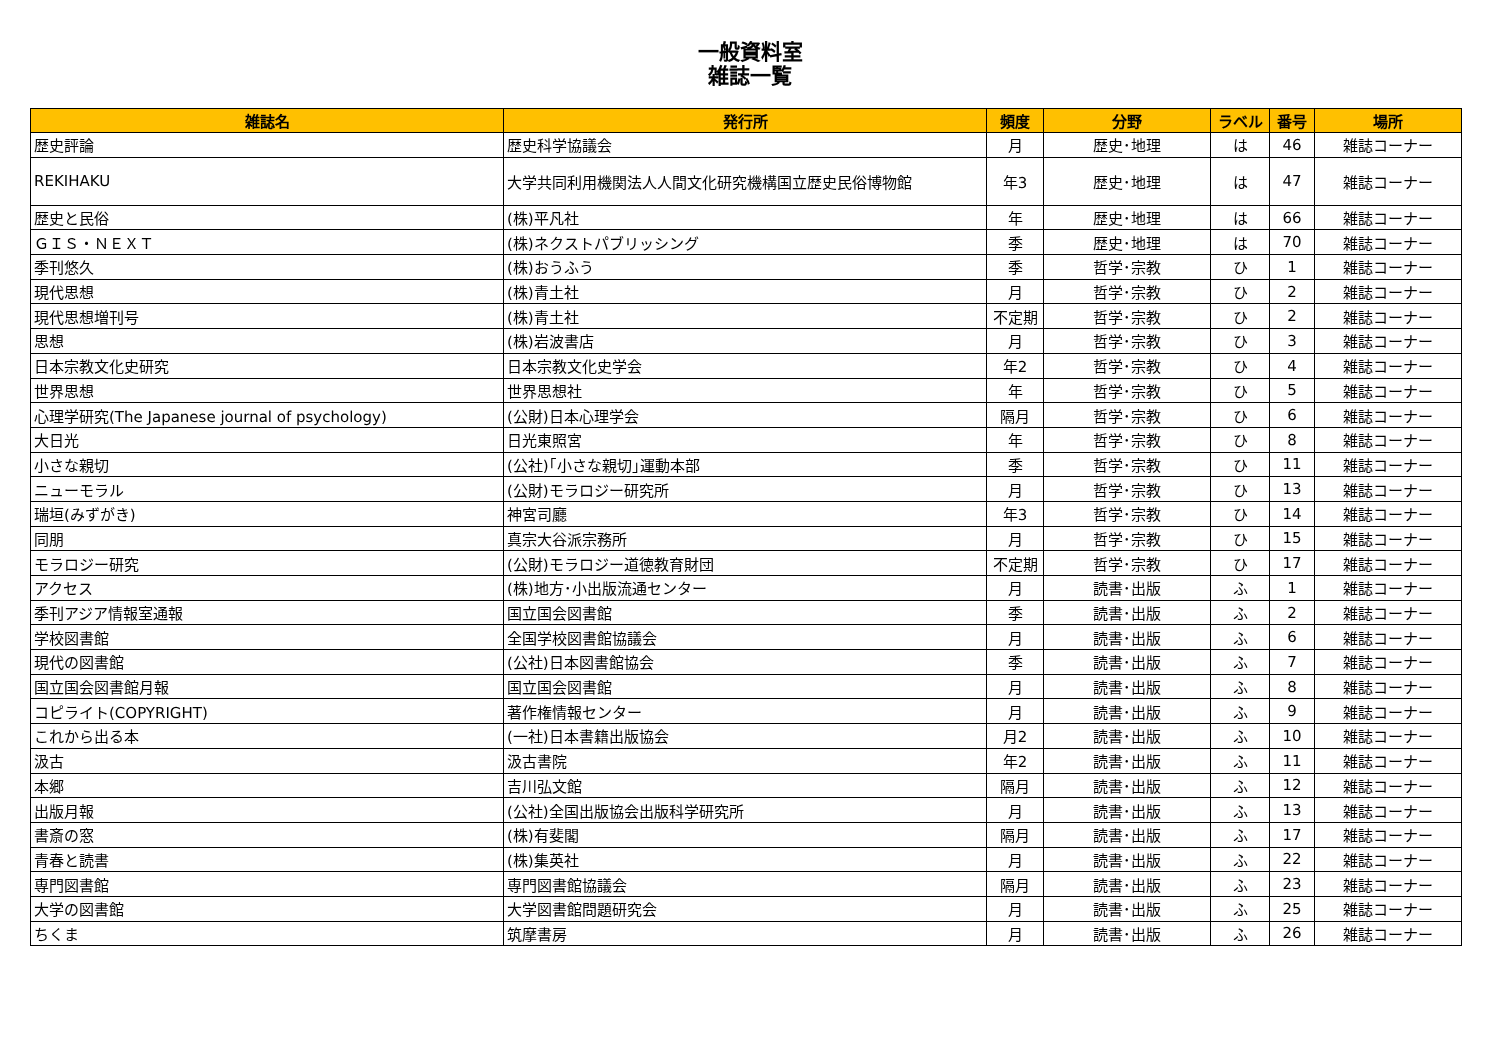一般資料室
雑誌一覧
| 雑誌名 | 発行所 | 頻度 | 分野 | ラベル | 番号 | 場所 |
| --- | --- | --- | --- | --- | --- | --- |
| 歴史評論 | 歴史科学協議会 | 月 | 歴史･地理 | は | 46 | 雑誌コーナー |
| REKIHAKU | 大学共同利用機関法人人間文化研究機構国立歴史民俗博物館 | 年3 | 歴史･地理 | は | 47 | 雑誌コーナー |
| 歴史と民俗 | (株)平凡社 | 年 | 歴史･地理 | は | 66 | 雑誌コーナー |
| ＧＩＳ・ＮＥＸＴ | (株)ネクストパブリッシング | 季 | 歴史･地理 | は | 70 | 雑誌コーナー |
| 季刊悠久 | (株)おうふう | 季 | 哲学･宗教 | ひ | 1 | 雑誌コーナー |
| 現代思想 | (株)青土社 | 月 | 哲学･宗教 | ひ | 2 | 雑誌コーナー |
| 現代思想増刊号 | (株)青土社 | 不定期 | 哲学･宗教 | ひ | 2 | 雑誌コーナー |
| 思想 | (株)岩波書店 | 月 | 哲学･宗教 | ひ | 3 | 雑誌コーナー |
| 日本宗教文化史研究 | 日本宗教文化史学会 | 年2 | 哲学･宗教 | ひ | 4 | 雑誌コーナー |
| 世界思想 | 世界思想社 | 年 | 哲学･宗教 | ひ | 5 | 雑誌コーナー |
| 心理学研究(The Japanese journal of psychology) | (公財)日本心理学会 | 隔月 | 哲学･宗教 | ひ | 6 | 雑誌コーナー |
| 大日光 | 日光東照宮 | 年 | 哲学･宗教 | ひ | 8 | 雑誌コーナー |
| 小さな親切 | (公社)｢小さな親切｣運動本部 | 季 | 哲学･宗教 | ひ | 11 | 雑誌コーナー |
| ニューモラル | (公財)モラロジー研究所 | 月 | 哲学･宗教 | ひ | 13 | 雑誌コーナー |
| 瑞垣(みずがき) | 神宮司廳 | 年3 | 哲学･宗教 | ひ | 14 | 雑誌コーナー |
| 同朋 | 真宗大谷派宗務所 | 月 | 哲学･宗教 | ひ | 15 | 雑誌コーナー |
| モラロジー研究 | (公財)モラロジー道徳教育財団 | 不定期 | 哲学･宗教 | ひ | 17 | 雑誌コーナー |
| アクセス | (株)地方･小出版流通センター | 月 | 読書･出版 | ふ | 1 | 雑誌コーナー |
| 季刊アジア情報室通報 | 国立国会図書館 | 季 | 読書･出版 | ふ | 2 | 雑誌コーナー |
| 学校図書館 | 全国学校図書館協議会 | 月 | 読書･出版 | ふ | 6 | 雑誌コーナー |
| 現代の図書館 | (公社)日本図書館協会 | 季 | 読書･出版 | ふ | 7 | 雑誌コーナー |
| 国立国会図書館月報 | 国立国会図書館 | 月 | 読書･出版 | ふ | 8 | 雑誌コーナー |
| コピライト(COPYRIGHT) | 著作権情報センター | 月 | 読書･出版 | ふ | 9 | 雑誌コーナー |
| これから出る本 | (一社)日本書籍出版協会 | 月2 | 読書･出版 | ふ | 10 | 雑誌コーナー |
| 汲古 | 汲古書院 | 年2 | 読書･出版 | ふ | 11 | 雑誌コーナー |
| 本郷 | 吉川弘文館 | 隔月 | 読書･出版 | ふ | 12 | 雑誌コーナー |
| 出版月報 | (公社)全国出版協会出版科学研究所 | 月 | 読書･出版 | ふ | 13 | 雑誌コーナー |
| 書斎の窓 | (株)有斐閣 | 隔月 | 読書･出版 | ふ | 17 | 雑誌コーナー |
| 青春と読書 | (株)集英社 | 月 | 読書･出版 | ふ | 22 | 雑誌コーナー |
| 専門図書館 | 専門図書館協議会 | 隔月 | 読書･出版 | ふ | 23 | 雑誌コーナー |
| 大学の図書館 | 大学図書館問題研究会 | 月 | 読書･出版 | ふ | 25 | 雑誌コーナー |
| ちくま | 筑摩書房 | 月 | 読書･出版 | ふ | 26 | 雑誌コーナー |